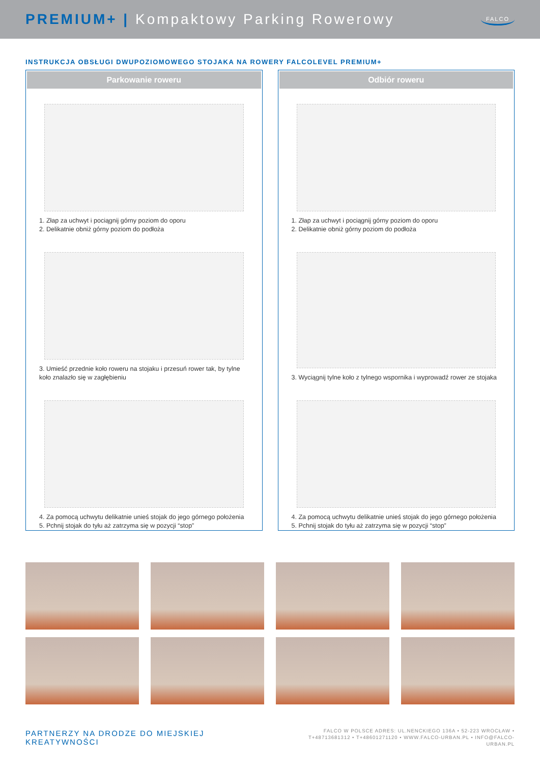PREMIUM+ | Kompaktowy Parking Rowerowy
FALCO
INSTRUKCJA OBSŁUGI DWUPOZIOMOWEGO STOJAKA NA ROWERY FALCOLEVEL PREMIUM+
Parkowanie roweru
1. Złap za uchwyt i pociągnij górny poziom do oporu
2. Delikatnie obniż górny poziom do podłoża
3. Umieść przednie koło roweru na stojaku i przesuń rower tak, by tylne koło znalazło się w zagłębieniu
4. Za pomocą uchwytu delikatnie unieś stojak do jego górnego położenia
5. Pchnij stojak do tyłu aż zatrzyma się w pozycji “stop”
Odbiór roweru
1. Złap za uchwyt i pociągnij górny poziom do oporu
2. Delikatnie obniż górny poziom do podłoża
3. Wyciągnij tylne koło z tylnego wspornika i wyprowadź rower ze stojaka
4. Za pomocą uchwytu delikatnie unieś stojak do jego górnego położenia
5. Pchnij stojak do tyłu aż zatrzyma się w pozycji “stop”
PARTNERZY NA DRODZE DO MIEJSKIEJ KREATYWNOŚCI
FALCO W POLSCE ADRES: UL.NENCKIEGO 136A • 52-223 WROCŁAW •
T+48713681312 • T+48601271120 • WWW.FALCO-URBAN.PL • INFO@FALCO-URBAN.PL